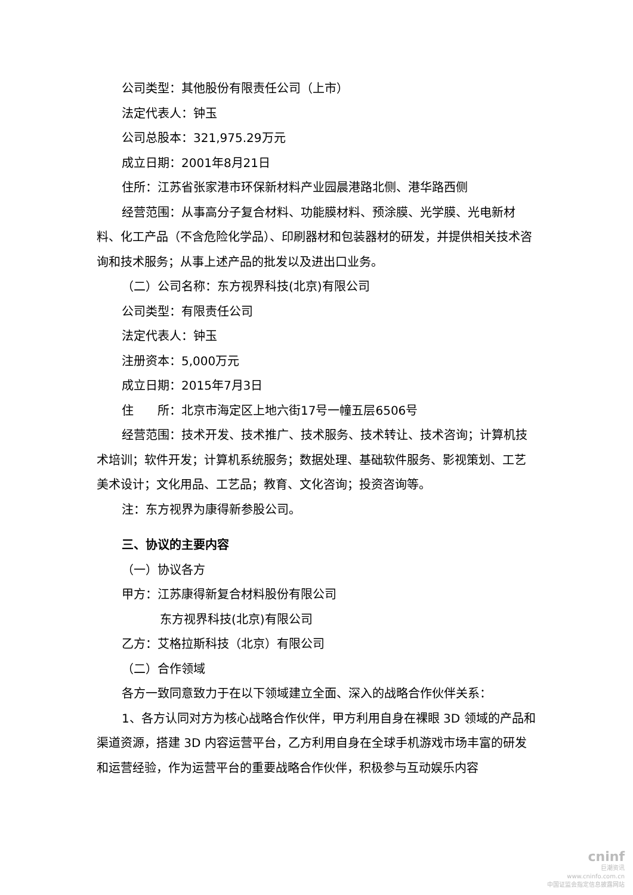公司类型：其他股份有限责任公司（上市）
法定代表人：钟玉
公司总股本：321,975.29万元
成立日期：2001年8月21日
住所：江苏省张家港市环保新材料产业园晨港路北侧、港华路西侧
经营范围：从事高分子复合材料、功能膜材料、预涂膜、光学膜、光电新材料、化工产品（不含危险化学品）、印刷器材和包装器材的研发，并提供相关技术咨询和技术服务；从事上述产品的批发以及进出口业务。
（二）公司名称：东方视界科技(北京)有限公司
公司类型：有限责任公司
法定代表人：钟玉
注册资本：5,000万元
成立日期：2015年7月3日
住　　所：北京市海定区上地六街17号一幢五层6506号
经营范围：技术开发、技术推广、技术服务、技术转让、技术咨询；计算机技术培训；软件开发；计算机系统服务；数据处理、基础软件服务、影视策划、工艺美术设计；文化用品、工艺品；教育、文化咨询；投资咨询等。
注：东方视界为康得新参股公司。
三、协议的主要内容
（一）协议各方
甲方：江苏康得新复合材料股份有限公司
东方视界科技(北京)有限公司
乙方：艾格拉斯科技（北京）有限公司
（二）合作领域
各方一致同意致力于在以下领域建立全面、深入的战略合作伙伴关系：
1、各方认同对方为核心战略合作伙伴，甲方利用自身在裸眼 3D 领域的产品和渠道资源，搭建 3D 内容运营平台，乙方利用自身在全球手机游戏市场丰富的研发和运营经验，作为运营平台的重要战略合作伙伴，积极参与互动娱乐内容
cninf
巨潮资讯
www.cninfo.com.cn
中国证监会指定信息披露网站